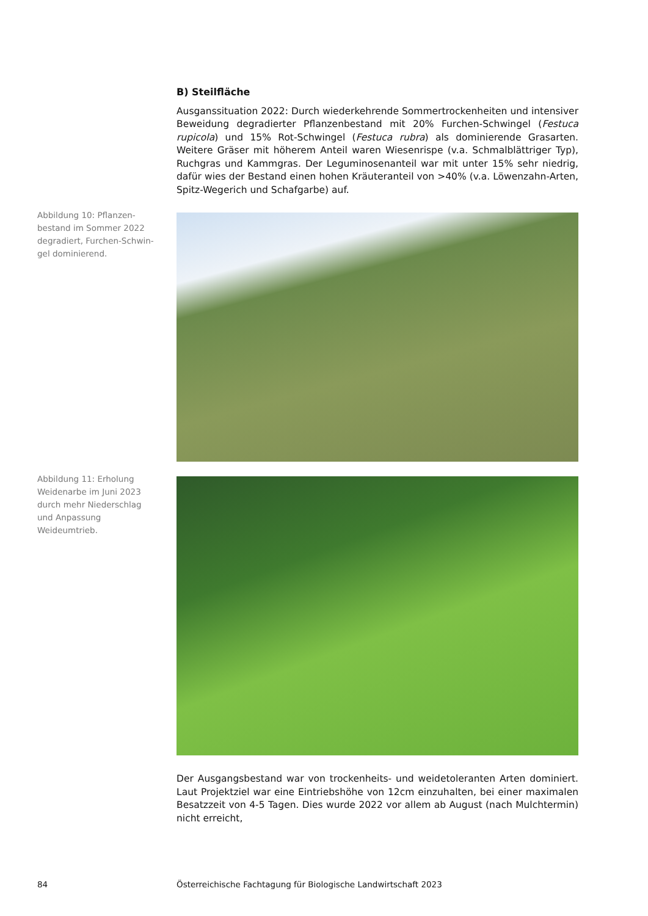B) Steilfläche
Ausganssituation 2022: Durch wiederkehrende Sommertrockenheiten und intensiver Beweidung degradierter Pflanzenbestand mit 20% Furchen-Schwingel (Festuca rupicola) und 15% Rot-Schwingel (Festuca rubra) als dominierende Grasarten. Weitere Gräser mit höherem Anteil waren Wiesenrispe (v.a. Schmalblättriger Typ), Ruchgras und Kammgras. Der Leguminosenanteil war mit unter 15% sehr niedrig, dafür wies der Bestand einen hohen Kräuteranteil von >40% (v.a. Löwenzahn-Arten, Spitz-Wegerich und Schafgarbe) auf.
Der Ausgangsbestand war von trockenheits- und weidetoleranten Arten dominiert. Laut Projektziel war eine Eintriebshöhe von 12cm einzuhalten, bei einer maximalen Besatzzeit von 4-5 Tagen. Dies wurde 2022 vor allem ab August (nach Mulchtermin) nicht erreicht,
Abbildung 10: Pflanzen-bestand im Sommer 2022 degradiert, Furchen-Schwin-gel dominierend.
Abbildung 11: Erholung Weidenarbe im Juni 2023 durch mehr Niederschlag und Anpassung Weideumtrieb.
84
Österreichische Fachtagung für Biologische Landwirtschaft 2023